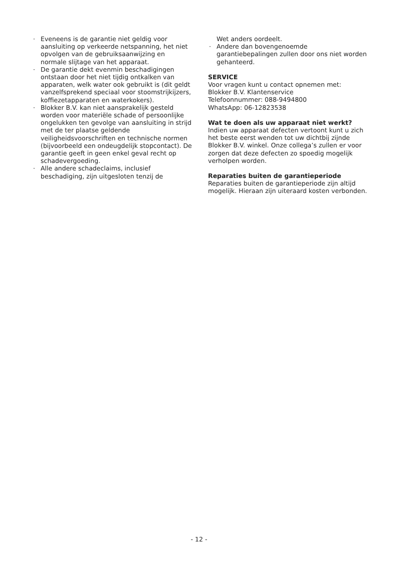· Eveneens is de garantie niet geldig voor aansluiting op verkeerde netspanning, het niet opvolgen van de gebruiksaanwijzing en normale slijtage van het apparaat.
· De garantie dekt evenmin beschadigingen ontstaan door het niet tijdig ontkalken van apparaten, welk water ook gebruikt is (dit geldt vanzelfsprekend speciaal voor stoomstrijkijzers, koffiezetapparaten en waterkokers).
· Blokker B.V. kan niet aansprakelijk gesteld worden voor materiële schade of persoonlijke ongelukken ten gevolge van aansluiting in strijd met de ter plaatse geldende veiligheidsvoorschriften en technische normen (bijvoorbeeld een ondeugdelijk stopcontact). De garantie geeft in geen enkel geval recht op schadevergoeding.
· Alle andere schadeclaims, inclusief beschadiging, zijn uitgesloten tenzij de
Wet anders oordeelt.
· Andere dan bovengenoemde garantiebepalingen zullen door ons niet worden gehanteerd.
SERVICE
Voor vragen kunt u contact opnemen met:
Blokker B.V. Klantenservice
Telefoonnummer: 088-9494800
WhatsApp: 06-12823538
Wat te doen als uw apparaat niet werkt?
Indien uw apparaat defecten vertoont kunt u zich het beste eerst wenden tot uw dichtbij zijnde Blokker B.V. winkel. Onze collega’s zullen er voor zorgen dat deze defecten zo spoedig mogelijk verholpen worden.
Reparaties buiten de garantieperiode
Reparaties buiten de garantieperiode zijn altijd mogelijk. Hieraan zijn uiteraard kosten verbonden.
- 12 -